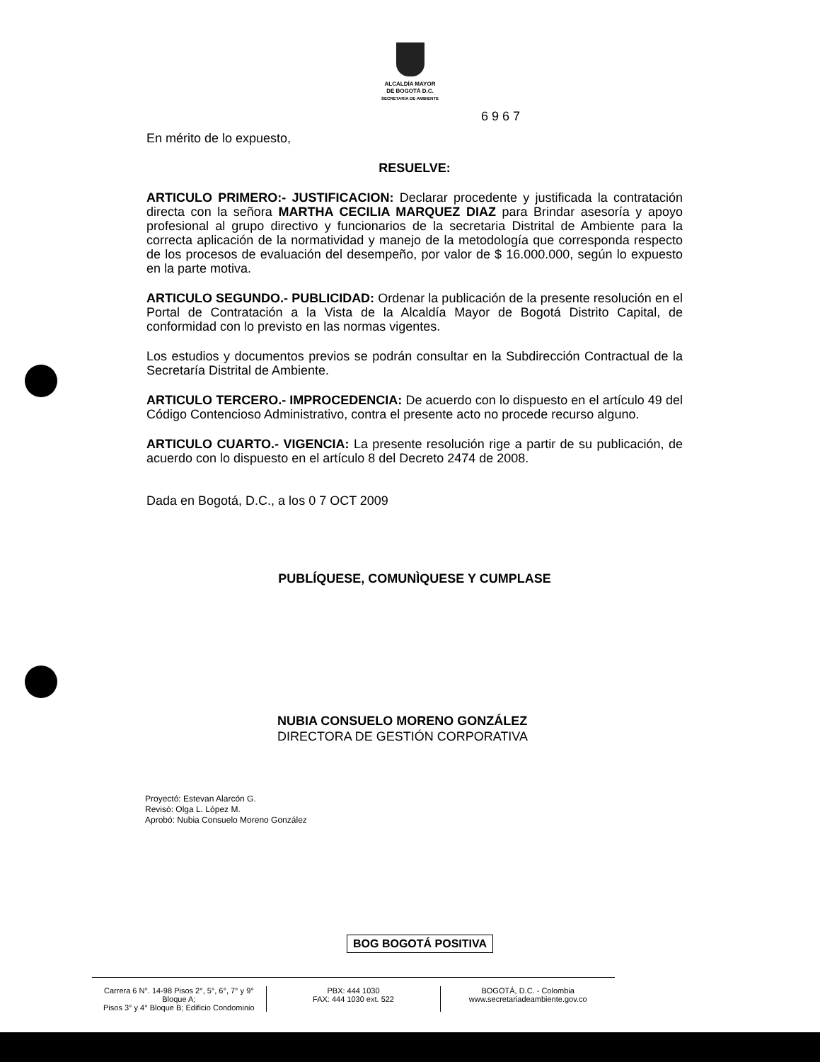ALCALDÍA MAYOR
DE BOGOTÁ D.C.
SECRETARÍA DE AMBIENTE
6 9 6 7
En mérito de lo expuesto,
RESUELVE:
ARTICULO PRIMERO:- JUSTIFICACION: Declarar procedente y justificada la contratación directa con la señora MARTHA CECILIA MARQUEZ DIAZ para Brindar asesoría y apoyo profesional al grupo directivo y funcionarios de la secretaria Distrital de Ambiente para la correcta aplicación de la normatividad y manejo de la metodología que corresponda respecto de los procesos de evaluación del desempeño, por valor de $ 16.000.000, según lo expuesto en la parte motiva.
ARTICULO SEGUNDO.- PUBLICIDAD: Ordenar la publicación de la presente resolución en el Portal de Contratación a la Vista de la Alcaldía Mayor de Bogotá Distrito Capital, de conformidad con lo previsto en las normas vigentes.
Los estudios y documentos previos se podrán consultar en la Subdirección Contractual de la Secretaría Distrital de Ambiente.
ARTICULO TERCERO.- IMPROCEDENCIA: De acuerdo con lo dispuesto en el artículo 49 del Código Contencioso Administrativo, contra el presente acto no procede recurso alguno.
ARTICULO CUARTO.- VIGENCIA: La presente resolución rige a partir de su publicación, de acuerdo con lo dispuesto en el artículo 8 del Decreto 2474 de 2008.
Dada en Bogotá, D.C., a los 0 7 OCT 2009
PUBLÍQUESE, COMUNÌQUESE Y CUMPLASE
NUBIA CONSUELO MORENO GONZÁLEZ
DIRECTORA DE GESTIÓN CORPORATIVA
Proyectó: Estevan Alarcón G.
Revisó: Olga L. López M.
Aprobó: Nubia Consuelo Moreno González
BOG BOGOTÁ POSITIVA
Carrera 6 N°. 14-98 Pisos 2°, 5°, 6°, 7° y 9° Bloque A;
Pisos 3° y 4° Bloque B; Edificio Condominio
PBX: 444 1030
FAX: 444 1030 ext. 522
BOGOTÁ, D.C. - Colombia
www.secretariadeambiente.gov.co